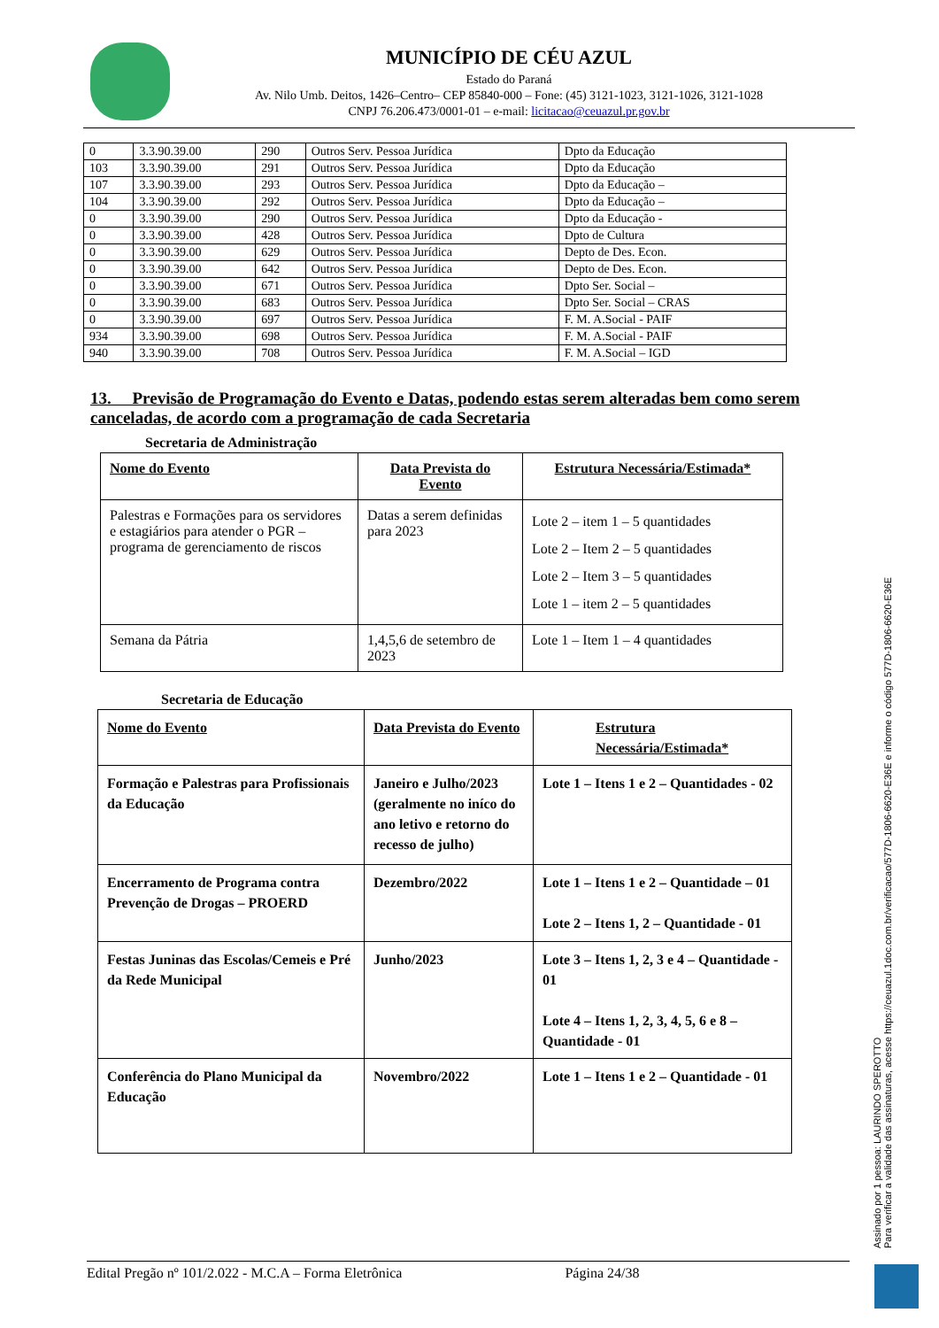MUNICÍPIO DE CÉU AZUL
Estado do Paraná
Av. Nilo Umb. Deitos, 1426–Centro– CEP 85840-000 – Fone: (45) 3121-1023, 3121-1026, 3121-1028
CNPJ 76.206.473/0001-01 – e-mail: licitacao@ceuazul.pr.gov.br
| 0 | 3.3.90.39.00 | 290 | Outros Serv. Pessoa Jurídica | Dpto da Educação |
| 103 | 3.3.90.39.00 | 291 | Outros Serv. Pessoa Jurídica | Dpto da Educação |
| 107 | 3.3.90.39.00 | 293 | Outros Serv. Pessoa Jurídica | Dpto da Educação – |
| 104 | 3.3.90.39.00 | 292 | Outros Serv. Pessoa Jurídica | Dpto da Educação – |
| 0 | 3.3.90.39.00 | 290 | Outros Serv. Pessoa Jurídica | Dpto da Educação - |
| 0 | 3.3.90.39.00 | 428 | Outros Serv. Pessoa Jurídica | Dpto de Cultura |
| 0 | 3.3.90.39.00 | 629 | Outros Serv. Pessoa Jurídica | Depto de Des. Econ. |
| 0 | 3.3.90.39.00 | 642 | Outros Serv. Pessoa Jurídica | Depto de Des. Econ. |
| 0 | 3.3.90.39.00 | 671 | Outros Serv. Pessoa Jurídica | Dpto Ser. Social – |
| 0 | 3.3.90.39.00 | 683 | Outros Serv. Pessoa Jurídica | Dpto Ser. Social – CRAS |
| 0 | 3.3.90.39.00 | 697 | Outros Serv. Pessoa Jurídica | F. M. A.Social - PAIF |
| 934 | 3.3.90.39.00 | 698 | Outros Serv. Pessoa Jurídica | F. M. A.Social - PAIF |
| 940 | 3.3.90.39.00 | 708 | Outros Serv. Pessoa Jurídica | F. M. A.Social – IGD |
13. Previsão de Programação do Evento e Datas, podendo estas serem alteradas bem como serem canceladas, de acordo com a programação de cada Secretaria
Secretaria de Administração
| Nome do Evento | Data Prevista do Evento | Estrutura Necessária/Estimada* |
| --- | --- | --- |
| Palestras e Formações para os servidores e estagiários para atender o PGR – programa de gerenciamento de riscos | Datas a serem definidas para 2023 | Lote 2 – item 1 – 5 quantidades Lote 2 – Item 2 – 5 quantidades Lote 2 – Item 3 – 5 quantidades Lote 1 – item 2 – 5 quantidades |
| Semana da Pátria | 1,4,5,6 de setembro de 2023 | Lote 1 – Item 1 – 4 quantidades |
Secretaria de Educação
| Nome do Evento | Data Prevista do Evento | Estrutura Necessária/Estimada* |
| --- | --- | --- |
| Formação e Palestras para Profissionais da Educação | Janeiro e Julho/2023 (geralmente no iníco do ano letivo e retorno do recesso de julho) | Lote 1 – Itens 1 e 2 – Quantidades - 02 |
| Encerramento de Programa contra Prevenção de Drogas – PROERD | Dezembro/2022 | Lote 1 – Itens 1 e 2 – Quantidade – 01 Lote 2 – Itens 1, 2 – Quantidade - 01 |
| Festas Juninas das Escolas/Cemeis e Pré da Rede Municipal | Junho/2023 | Lote 3 – Itens 1, 2, 3 e 4 – Quantidade - 01 Lote 4 – Itens 1, 2, 3, 4, 5, 6 e 8 – Quantidade - 01 |
| Conferência do Plano Municipal da Educação | Novembro/2022 | Lote 1 – Itens 1 e 2 – Quantidade - 01 |
Assinado por 1 pessoa: LAURINDO SPEROTTO
Para verificar a validade das assinaturas, acesse https://ceuazul.1doc.com.br/verificacao/577D-1806-6620-E36E e informe o código 577D-1806-6620-E36E
Edital Pregão nº 101/2.022 - M.C.A – Forma Eletrônica Página 24/38